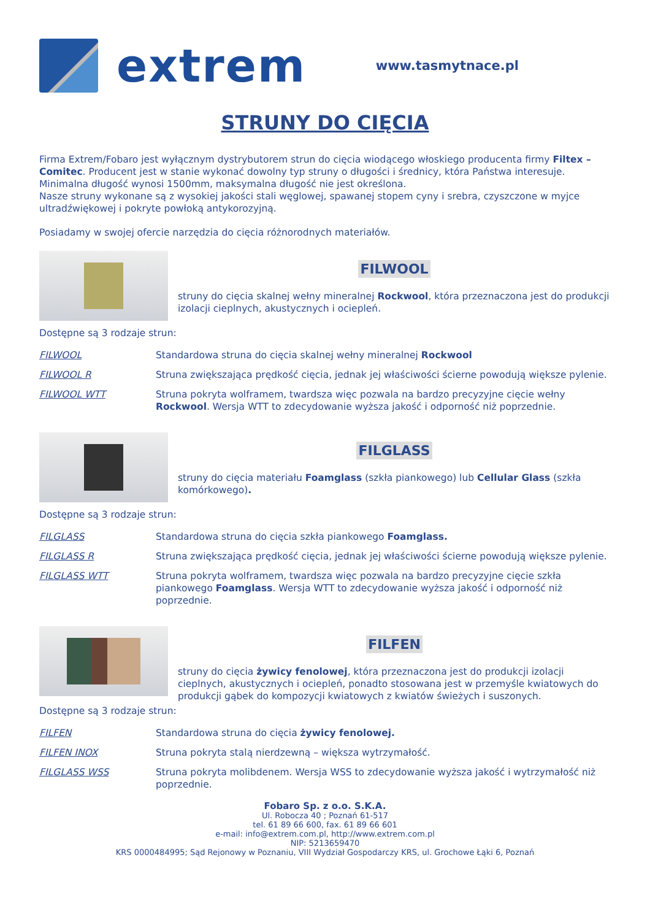extrem
www.tasmytnace.pl
STRUNY DO CIĘCIA
Firma Extrem/Fobaro jest wyłącznym dystrybutorem strun do cięcia wiodącego włoskiego producenta firmy Filtex – Comitec. Producent jest w stanie wykonać dowolny typ struny o długości i średnicy, która Państwa interesuje. Minimalna długość wynosi 1500mm, maksymalna długość nie jest określona.
Nasze struny wykonane są z wysokiej jakości stali węglowej, spawanej stopem cyny i srebra, czyszczone w myjce ultradźwiękowej i pokryte powłoką antykorozyjną.
Posiadamy w swojej ofercie narzędzia do cięcia różnorodnych materiałów.
FILWOOL
struny do cięcia skalnej wełny mineralnej Rockwool, która przeznaczona jest do produkcji izolacji cieplnych, akustycznych i ociepleń.
Dostępne są 3 rodzaje strun:
| FILWOOL | Standardowa struna do cięcia skalnej wełny mineralnej Rockwool |
| FILWOOL R | Struna zwiększająca prędkość cięcia, jednak jej właściwości ścierne powodują większe pylenie. |
| FILWOOL WTT | Struna pokryta wolframem, twardsza więc pozwala na bardzo precyzyjne cięcie wełny Rockwool . Wersja WTT to zdecydowanie wyższa jakość i odporność niż poprzednie. |
FILGLASS
struny do cięcia materiału Foamglass (szkła piankowego) lub Cellular Glass (szkła komórkowego).
Dostępne są 3 rodzaje strun:
| FILGLASS | Standardowa struna do cięcia szkła piankowego Foamglass. |
| FILGLASS R | Struna zwiększająca prędkość cięcia, jednak jej właściwości ścierne powodują większe pylenie. |
| FILGLASS WTT | Struna pokryta wolframem, twardsza więc pozwala na bardzo precyzyjne cięcie szkła piankowego Foamglass . Wersja WTT to zdecydowanie wyższa jakość i odporność niż poprzednie. |
FILFEN
struny do cięcia żywicy fenolowej, która przeznaczona jest do produkcji izolacji cieplnych, akustycznych i ociepleń, ponadto stosowana jest w przemyśle kwiatowych do produkcji gąbek do kompozycji kwiatowych z kwiatów świeżych i suszonych.
Dostępne są 3 rodzaje strun:
| FILFEN | Standardowa struna do cięcia żywicy fenolowej. |
| FILFEN INOX | Struna pokryta stalą nierdzewną – większa wytrzymałość. |
| FILGLASS WSS | Struna pokryta molibdenem. Wersja WSS to zdecydowanie wyższa jakość i wytrzymałość niż poprzednie. |
Fobaro Sp. z o.o. S.K.A.
Ul. Robocza 40 ; Poznań 61-517
tel. 61 89 66 600, fax. 61 89 66 601
e-mail: info@extrem.com.pl, http://www.extrem.com.pl
NIP: 5213659470
KRS 0000484995; Sąd Rejonowy w Poznaniu, VIII Wydział Gospodarczy KRS, ul. Grochowe Łąki 6, Poznań